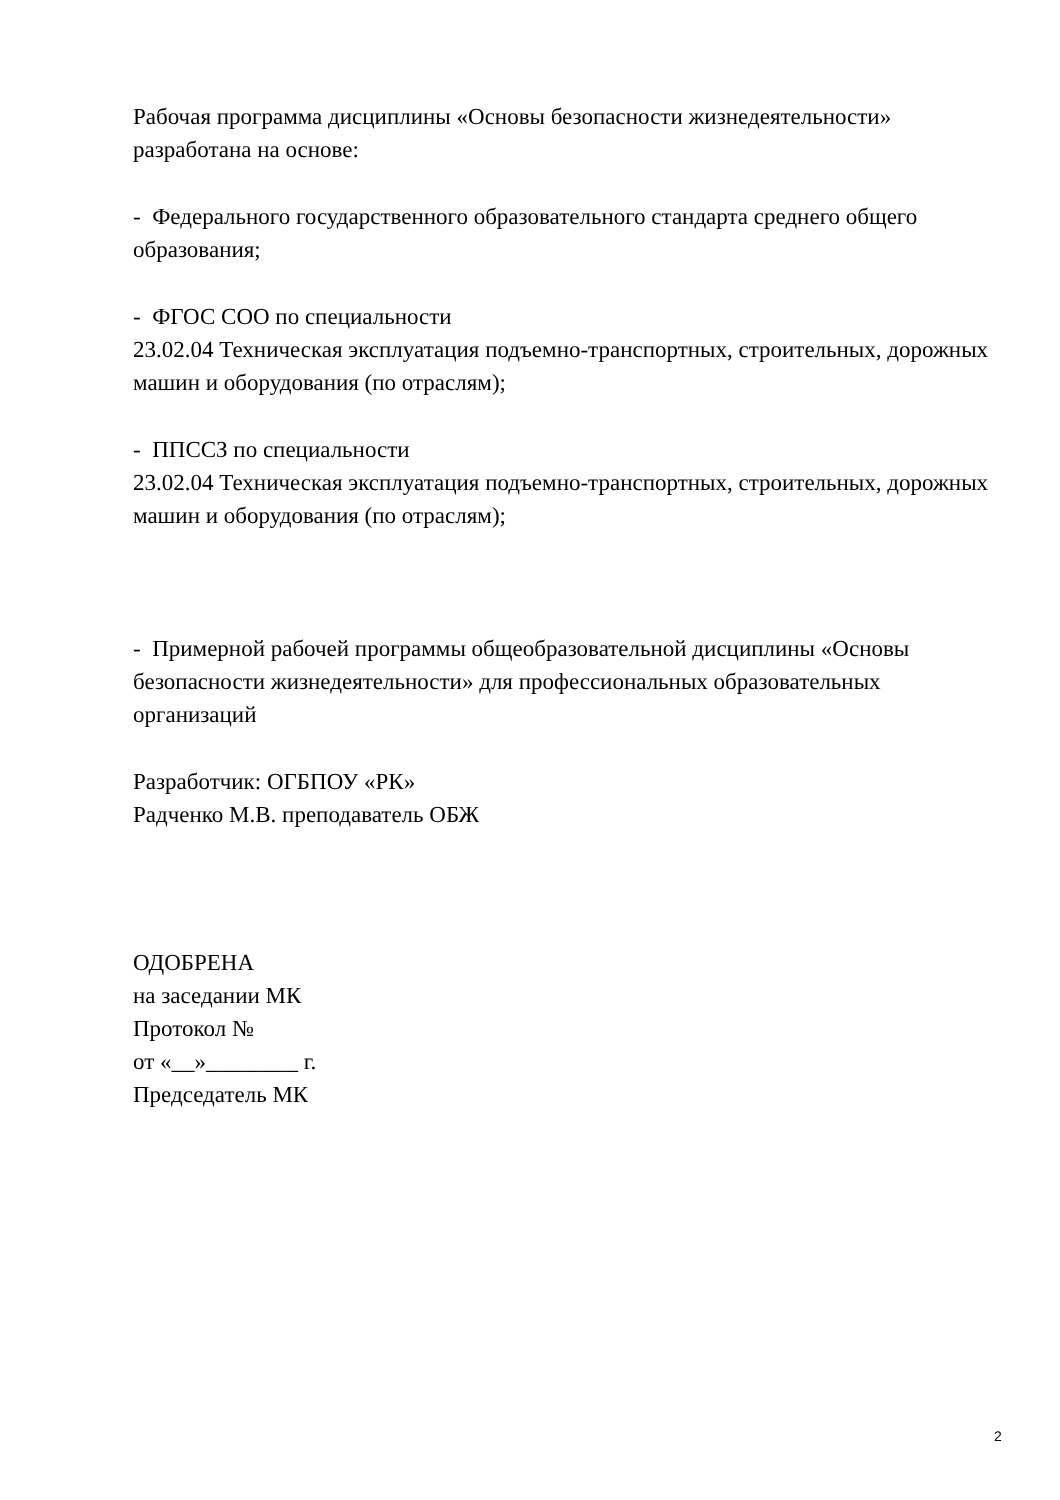Рабочая программа дисциплины «Основы безопасности жизнедеятельности» разработана на основе:
- Федерального государственного образовательного стандарта среднего общего образования;
- ФГОС СОО по специальности
23.02.04 Техническая эксплуатация подъемно-транспортных, строительных, дорожных машин и оборудования (по отраслям);
- ППССЗ по специальности
23.02.04 Техническая эксплуатация подъемно-транспортных, строительных, дорожных машин и оборудования (по отраслям);
- Примерной рабочей программы общеобразовательной дисциплины «Основы безопасности жизнедеятельности» для профессиональных образовательных организаций
Разработчик: ОГБПОУ «РК»
Радченко М.В. преподаватель ОБЖ
ОДОБРЕНА
на заседании МК
Протокол №
от «__»________ г.
Председатель МК
2